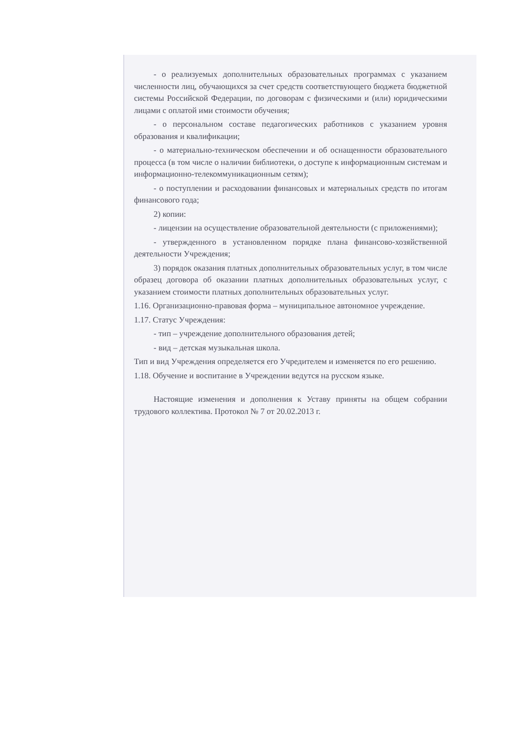- о реализуемых дополнительных образовательных программах с указанием численности лиц, обучающихся за счет средств соответствующего бюджета бюджетной системы Российской Федерации, по договорам с физическими и (или) юридическими лицами с оплатой ими стоимости обучения;
- о персональном составе педагогических работников с указанием уровня образования и квалификации;
- о материально-техническом обеспечении и об оснащенности образовательного процесса (в том числе о наличии библиотеки, о доступе к информационным системам и информационно-телекоммуникационным сетям);
- о поступлении и расходовании финансовых и материальных средств по итогам финансового года;
2) копии:
- лицензии на осуществление образовательной деятельности (с приложениями);
- утвержденного в установленном порядке плана финансово-хозяйственной деятельности Учреждения;
3) порядок оказания платных дополнительных образовательных услуг, в том числе образец договора об оказании платных дополнительных образовательных услуг, с указанием стоимости платных дополнительных образовательных услуг.
1.16. Организационно-правовая форма – муниципальное автономное учреждение.
1.17. Статус Учреждения:
- тип – учреждение дополнительного образования детей;
- вид – детская музыкальная школа.
Тип и вид Учреждения определяется его Учредителем и изменяется по его решению.
1.18. Обучение и воспитание в Учреждении ведутся на русском языке.
Настоящие изменения и дополнения к Уставу приняты на общем собрании трудового коллектива. Протокол № 7 от 20.02.2013 г.